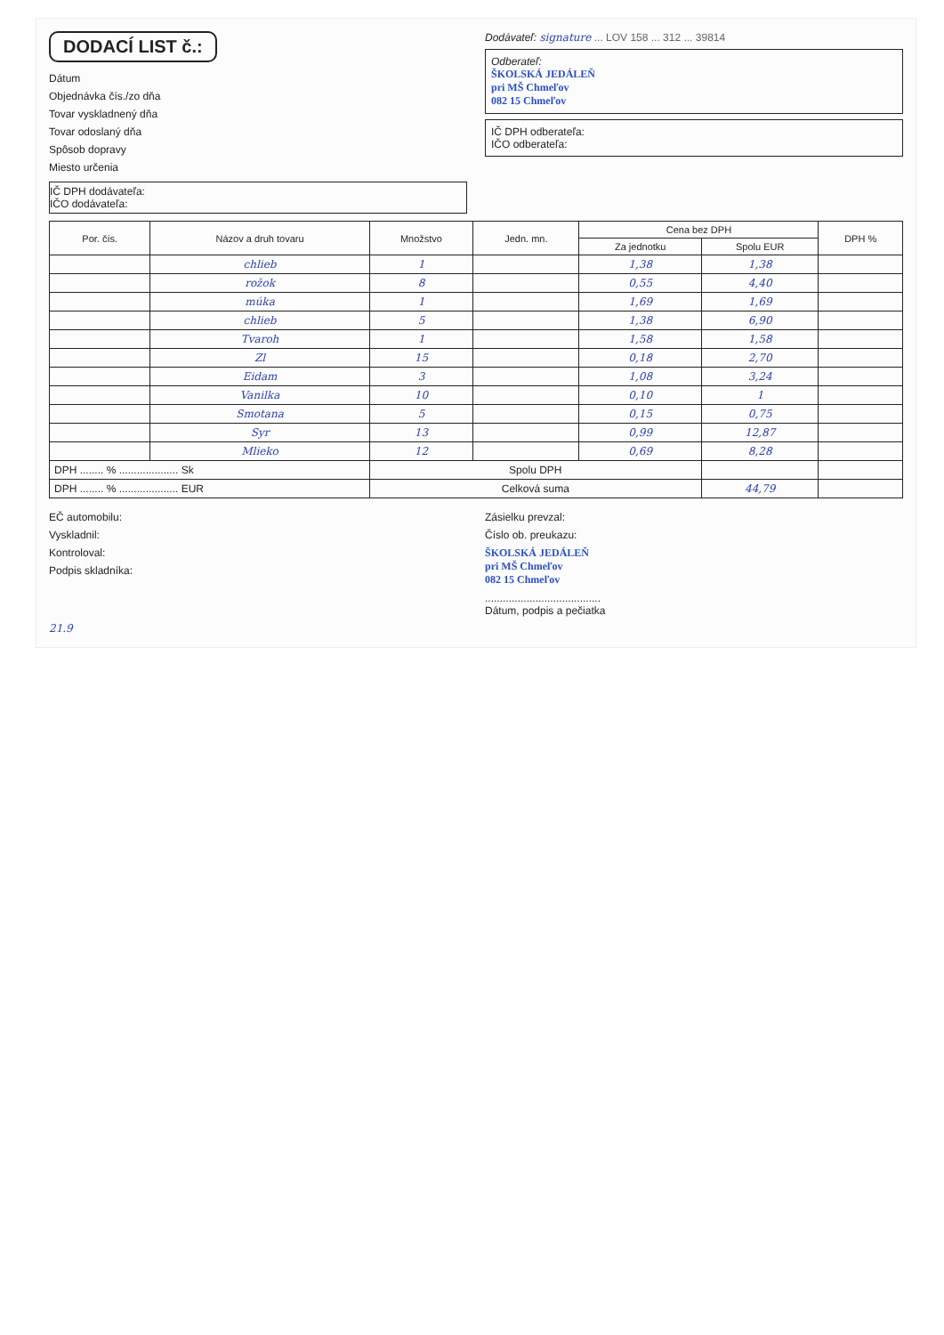DODACÍ LIST č.:
Dátum
Objednávka čís./zo dňa
Tovar vyskladnený dňa
Tovar odoslaný dňa
Spôsob dopravy
Miesto určenia
IČ DPH dodávateľa:
IČO dodávateľa:
Dodávateľ: signature ... LOV 158 ... 312 ... 39814
Odberateľ:
ŠKOLSKÁ JEDÁLEŇ
pri MŠ Chmeľov
082 15 Chmeľov
IČ DPH odberateľa:
IČO odberateľa:
| Por. čís. | Názov a druh tovaru | Množstvo | Jedn. mn. | Cena bez DPH | | DPH % |
| --- | --- | --- | --- | --- | --- | --- |
| | | | | Za jednotku | Spolu EUR | |
| | chlieb | 1 | | 1,38 | 1,38 | |
| | rožok | 8 | | 0,55 | 4,40 | |
| | múka | 1 | | 1,69 | 1,69 | |
| | chlieb | 5 | | 1,38 | 6,90 | |
| | Tvaroh | 1 | | 1,58 | 1,58 | |
| | Zl | 15 | | 0,18 | 2,70 | |
| | Eidam | 3 | | 1,08 | 3,24 | |
| | Vanilka | 10 | | 0,10 | 1 | |
| | Smotana | 5 | | 0,15 | 0,75 | |
| | Syr | 13 | | 0,99 | 12,87 | |
| | Mlieko | 12 | | 0,69 | 8,28 | |
| DPH ........ % .................... Sk | | Spolu DPH | | | | |
| DPH ........ % .................... EUR | | Celková suma | | | 44,79 | |
EČ automobilu:
Vyskladnil:
Kontroloval:
Podpis skladníka:
Zásielku prevzal:
Číslo ob. preukazu:
ŠKOLSKÁ JEDÁLEŇ
pri MŠ Chmeľov
082 15 Chmeľov
.......................................
Dátum, podpis a pečiatka
21.9